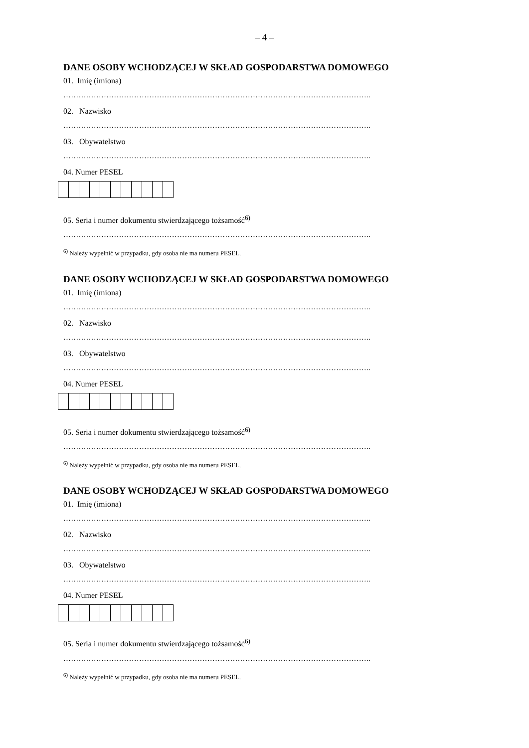– 4 –
DANE OSOBY WCHODZĄCEJ W SKŁAD GOSPODARSTWA DOMOWEGO
01. Imię (imiona)
…………………………………………………………………………………………………………..
02. Nazwisko
…………………………………………………………………………………………………………..
03. Obywatelstwo
…………………………………………………………………………………………………………..
04. Numer PESEL
05. Seria i numer dokumentu stwierdzającego tożsamość<sup>6)</sup>
…………………………………………………………………………………………………………..
<sup>6)</sup> Należy wypełnić w przypadku, gdy osoba nie ma numeru PESEL.
DANE OSOBY WCHODZĄCEJ W SKŁAD GOSPODARSTWA DOMOWEGO
01. Imię (imiona)
…………………………………………………………………………………………………………..
02. Nazwisko
…………………………………………………………………………………………………………..
03. Obywatelstwo
…………………………………………………………………………………………………………..
04. Numer PESEL
05. Seria i numer dokumentu stwierdzającego tożsamość<sup>6)</sup>
…………………………………………………………………………………………………………..
<sup>6)</sup> Należy wypełnić w przypadku, gdy osoba nie ma numeru PESEL.
DANE OSOBY WCHODZĄCEJ W SKŁAD GOSPODARSTWA DOMOWEGO
01. Imię (imiona)
…………………………………………………………………………………………………………..
02. Nazwisko
…………………………………………………………………………………………………………..
03. Obywatelstwo
…………………………………………………………………………………………………………..
04. Numer PESEL
05. Seria i numer dokumentu stwierdzającego tożsamość<sup>6)</sup>
…………………………………………………………………………………………………………..
<sup>6)</sup> Należy wypełnić w przypadku, gdy osoba nie ma numeru PESEL.